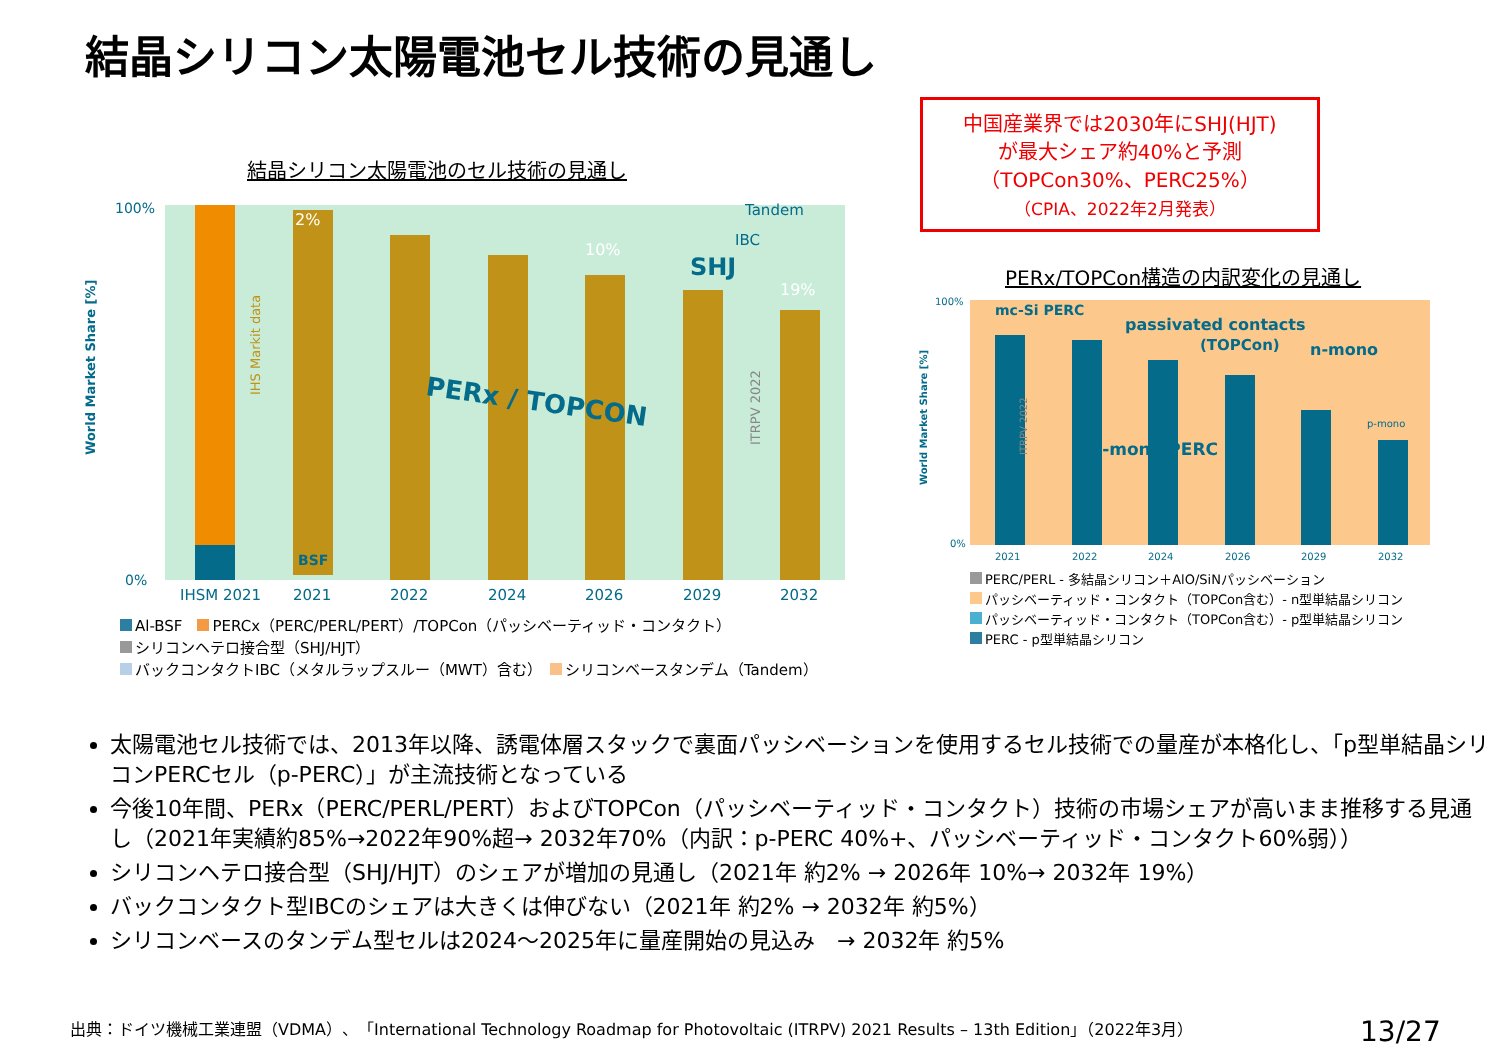結晶シリコン太陽電池セル技術の見通し
結晶シリコン太陽電池のセル技術の見通し
中国産業界では2030年にSHJ(HJT)
が最大シェア約40%と予測
（TOPCon30%、PERC25%）
（CPIA、2022年2月発表）
100%
0%
IHSM 2021
2021
2022
2024
2026
2029
2032
PERx / TOPCON
SHJ
2%
10%
19%
Tandem
IBC
BSF
IHS Markit data
ITRPV 2022
World Market Share [%]
Al-BSF　 PERCx（PERC/PERL/PERT）/TOPCon（パッシベーティッド・コンタクト）
シリコンヘテロ接合型（SHJ/HJT）
バックコンタクトIBC（メタルラップスルー（MWT）含む）　 シリコンベースタンデム（Tandem）
PERx/TOPCon構造の内訳変化の見通し
mc-Si PERC
passivated contacts
(TOPCon)
n-mono
p-mono PERC
p-mono
100%
0%
2021
2022
2024
2026
2029
2032
ITRPV 2022
World Market Share [%]
PERC/PERL - 多結晶シリコン＋AlO/SiNパッシベーション
パッシベーティッド・コンタクト（TOPCon含む）- n型単結晶シリコン
パッシベーティッド・コンタクト（TOPCon含む）- p型単結晶シリコン
PERC - p型単結晶シリコン
太陽電池セル技術では、2013年以降、誘電体層スタックで裏面パッシベーションを使用するセル技術での量産が本格化し、「p型単結晶シリコンPERCセル（p-PERC）」が主流技術となっている
今後10年間、PERx（PERC/PERL/PERT）およびTOPCon（パッシベーティッド・コンタクト）技術の市場シェアが高いまま推移する見通し（2021年実績約85%→2022年90%超→ 2032年70%（内訳：p-PERC 40%+、パッシベーティッド・コンタクト60%弱））
シリコンヘテロ接合型（SHJ/HJT）のシェアが増加の見通し（2021年 約2% → 2026年 10%→ 2032年 19%）
バックコンタクト型IBCのシェアは大きくは伸びない（2021年 約2% → 2032年 約5%）
シリコンベースのタンデム型セルは2024～2025年に量産開始の見込み　→ 2032年 約5%
出典：ドイツ機械工業連盟（VDMA）、「International Technology Roadmap for Photovoltaic (ITRPV) 2021 Results – 13th Edition」（2022年3月）
13/27